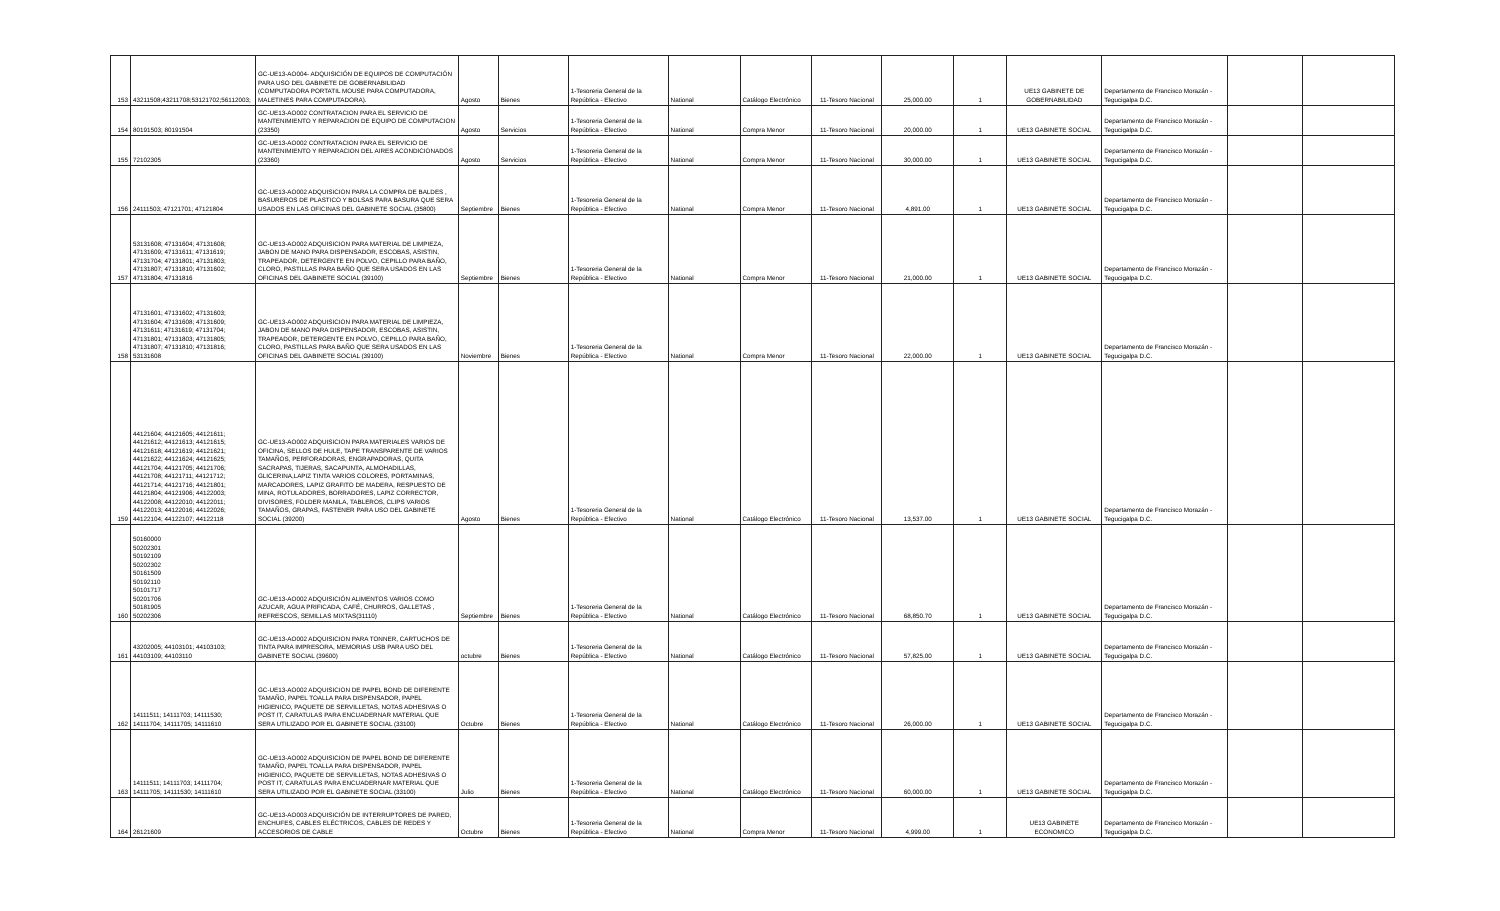| 153 | 43211508;43211708;53121702;56112003; | GC-UE13-AO004- ADQUISICIÓN DE EQUIPOS DE COMPUTACIÓN PARA USO DEL GABINETE DE GOBERNABILIDAD (COMPUTADORA PORTATIL MOUSE PARA COMPUTADORA, MALETINES PARA COMPUTADORA). | Agosto | Bienes | 1-Tesoreria General de la República - Efectivo | National | Catálogo Electrónico | 11-Tesoro Nacional | 25,000.00 | 1 | UE13 GABINETE DE GOBERNABILIDAD | Departamento de Francisco Morazán - Tegucigalpa D.C. | | |
| 154 | 80191503; 80191504 | GC-UE13-AO002 CONTRATACION PARA EL SERVICIO DE MANTENIMIENTO Y REPARACION DE EQUIPO DE COMPUTACION (23350) | Agosto | Servicios | 1-Tesoreria General de la República - Efectivo | National | Compra Menor | 11-Tesoro Nacional | 20,000.00 | 1 | UE13 GABINETE SOCIAL | Departamento de Francisco Morazán - Tegucigalpa D.C. | | |
| 155 | 72102305 | GC-UE13-AO002 CONTRATACION PARA EL SERVICIO DE MANTENIMIENTO Y REPARACION DEL AIRES ACONDICIONADOS (23360) | Agosto | Servicios | 1-Tesoreria General de la República - Efectivo | National | Compra Menor | 11-Tesoro Nacional | 30,000.00 | 1 | UE13 GABINETE SOCIAL | Departamento de Francisco Morazán - Tegucigalpa D.C. | | |
| 156 | 24111503; 47121701; 47121804 | GC-UE13-AO002 ADQUISICION PARA LA COMPRA DE BALDES , BASUREROS DE PLASTICO Y BOLSAS PARA BASURA QUE SERA USADOS EN LAS OFICINAS DEL GABINETE SOCIAL (35800) | Septiembre | Bienes | 1-Tesoreria General de la República - Efectivo | National | Compra Menor | 11-Tesoro Nacional | 4,891.00 | 1 | UE13 GABINETE SOCIAL | Departamento de Francisco Morazán - Tegucigalpa D.C. | | |
| 157 | 53131608; 47131604; 47131608; 47131609; 47131611; 47131619; 47131704; 47131801; 47131803; 47131807; 47131810; 47131602; 47131804; 47131816 | GC-UE13-AO002 ADQUISICION PARA MATERIAL DE LIMPIEZA, JABON DE MANO PARA DISPENSADOR, ESCOBAS, ASISTIN, TRAPEADOR, DETERGENTE EN POLVO, CEPILLO PARA BAÑO, CLORO, PASTILLAS PARA BAÑO QUE SERA USADOS EN LAS OFICINAS DEL GABINETE SOCIAL (39100) | Septiembre | Bienes | 1-Tesoreria General de la República - Efectivo | National | Compra Menor | 11-Tesoro Nacional | 21,000.00 | 1 | UE13 GABINETE SOCIAL | Departamento de Francisco Morazán - Tegucigalpa D.C. | | |
| 158 | 47131601; 47131602; 47131603; 47131604; 47131608; 47131609; 47131611; 47131619; 47131704; 47131801; 47131803; 47131805; 47131807; 47131810; 47131816; 53131608 | GC-UE13-AO002 ADQUISICION PARA MATERIAL DE LIMPIEZA, JABON DE MANO PARA DISPENSADOR, ESCOBAS, ASISTIN, TRAPEADOR, DETERGENTE EN POLVO, CEPILLO PARA BAÑO, CLORO, PASTILLAS PARA BAÑO QUE SERA USADOS EN LAS OFICINAS DEL GABINETE SOCIAL (39100) | Noviembre | Bienes | 1-Tesoreria General de la República - Efectivo | National | Compra Menor | 11-Tesoro Nacional | 22,000.00 | 1 | UE13 GABINETE SOCIAL | Departamento de Francisco Morazán - Tegucigalpa D.C. | | |
| 159 | 44121604; 44121605; 44121611; 44121612; 44121613; 44121615; 44121618; 44121619; 44121621; 44121622; 44121624; 44121625; 44121704; 44121705; 44121706; 44121708; 44121711; 44121712; 44121714; 44121716; 44121801; 44121804; 44121906; 44122003; 44122008; 44122010; 44122011; 44122013; 44122016; 44122026; 44122104; 44122107; 44122118 | GC-UE13-AO002 ADQUISICION PARA MATERIALES VARIOS DE OFICINA, SELLOS DE HULE, TAPE TRANSPARENTE DE VARIOS TAMAÑOS, PERFORADORAS, ENGRAPADORAS, QUITA SACRAPAS, TIJERAS, SACAPUNTA, ALMOHADILLAS, GLICERINA,LAPIZ TINTA VARIOS COLORES, PORTAMINAS, MARCADORES, LAPIZ GRAFITO DE MADERA, RESPUESTO DE MINA, ROTULADORES, BORRADORES, LAPIZ CORRECTOR, DIVISORES, FOLDER MANILA, TABLEROS, CLIPS VARIOS TAMAÑOS, GRAPAS, FASTENER PARA USO DEL GABINETE SOCIAL (39200) | Agosto | Bienes | 1-Tesoreria General de la República - Efectivo | National | Catálogo Electrónico | 11-Tesoro Nacional | 13,537.00 | 1 | UE13 GABINETE SOCIAL | Departamento de Francisco Morazán - Tegucigalpa D.C. | | |
| 160 | 50160000 50202301 50192109 50202302 50161509 50192110 50101717 50201706 50181905 50202306 | GC-UE13-AO002 ADQUISICIÓN ALIMENTOS VARIOS COMO AZUCAR, AGUA PRIFICADA, CAFÉ, CHURROS, GALLETAS , REFRESCOS, SEMILLAS MIXTAS(31110) | Septiembre | Bienes | 1-Tesoreria General de la República - Efectivo | National | Catálogo Electrónico | 11-Tesoro Nacional | 68,850.70 | 1 | UE13 GABINETE SOCIAL | Departamento de Francisco Morazán - Tegucigalpa D.C. | | |
| 161 | 43202005; 44103101; 44103103; 44103109; 44103110 | GC-UE13-AO002 ADQUISICION PARA TONNER, CARTUCHOS DE TINTA PARA IMPRESORA, MEMORIAS USB PARA USO DEL GABINETE SOCIAL (39600) | octubre | Bienes | 1-Tesoreria General de la República - Efectivo | National | Catálogo Electrónico | 11-Tesoro Nacional | 57,825.00 | 1 | UE13 GABINETE SOCIAL | Departamento de Francisco Morazán - Tegucigalpa D.C. | | |
| 162 | 14111511; 14111703; 14111530; 14111704; 14111705; 14111610 | GC-UE13-AO002 ADQUISICION DE PAPEL BOND DE DIFERENTE TAMAÑO, PAPEL TOALLA PARA DISPENSADOR, PAPEL HIGIENICO, PAQUETE DE SERVILLETAS, NOTAS ADHESIVAS O POST IT, CARATULAS PARA ENCUADERNAR MATERIAL QUE SERA UTILIZADO POR EL GABINETE SOCIAL (33100) | Octubre | Bienes | 1-Tesoreria General de la República - Efectivo | National | Catálogo Electrónico | 11-Tesoro Nacional | 26,000.00 | 1 | UE13 GABINETE SOCIAL | Departamento de Francisco Morazán - Tegucigalpa D.C. | | |
| 163 | 14111511; 14111703; 14111704; 14111705; 14111530; 14111610 | GC-UE13-AO002 ADQUISICION DE PAPEL BOND DE DIFERENTE TAMAÑO, PAPEL TOALLA PARA DISPENSADOR, PAPEL HIGIENICO, PAQUETE DE SERVILLETAS, NOTAS ADHESIVAS O POST IT, CARATULAS PARA ENCUADERNAR MATERIAL QUE SERA UTILIZADO POR EL GABINETE SOCIAL (33100) | Julio | Bienes | 1-Tesoreria General de la República - Efectivo | National | Catálogo Electrónico | 11-Tesoro Nacional | 60,000.00 | 1 | UE13 GABINETE SOCIAL | Departamento de Francisco Morazán - Tegucigalpa D.C. | | |
| 164 | 26121609 | GC-UE13-AO003 ADQUISICIÓN DE INTERRUPTORES DE PARED, ENCHUFES, CABLES ELÉCTRICOS, CABLES DE REDES Y ACCESORIOS DE CABLE | Octubre | Bienes | 1-Tesoreria General de la República - Efectivo | National | Compra Menor | 11-Tesoro Nacional | 4,999.00 | 1 | UE13 GABINETE ECONOMICO | Departamento de Francisco Morazán - Tegucigalpa D.C. | | |